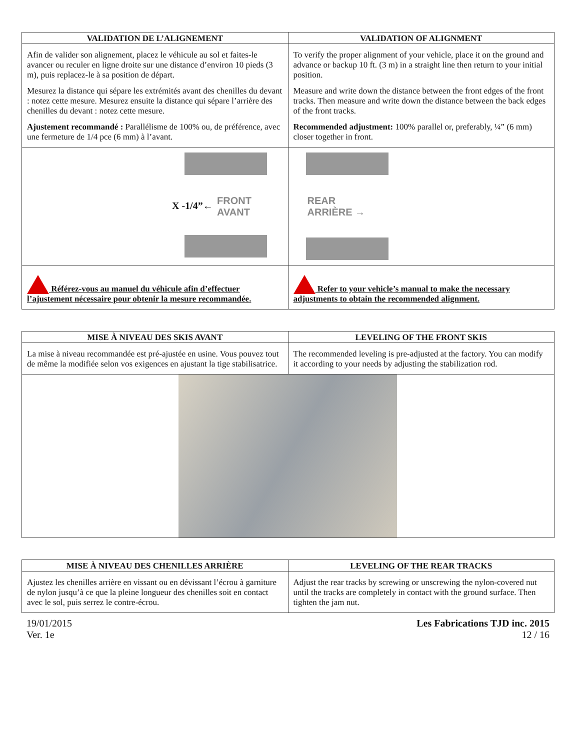| VALIDATION DE L’ALIGNEMENT | VALIDATION OF ALIGNMENT |
| --- | --- |
| Afin de valider son alignement, placez le véhicule au sol et faites-le avancer ou reculer en ligne droite sur une distance d’environ 10 pieds (3 m), puis replacez-le à sa position de départ. Mesurez la distance qui sépare les extrémités avant des chenilles du devant : notez cette mesure. Mesurez ensuite la distance qui sépare l’arrière des chenilles du devant : notez cette mesure. Ajustement recommandé : Parallélisme de 100% ou, de préférence, avec une fermeture de 1/4 pce (6 mm) à l’avant. | To verify the proper alignment of your vehicle, place it on the ground and advance or backup 10 ft. (3 m) in a straight line then return to your initial position. Measure and write down the distance between the front edges of the front tracks. Then measure and write down the distance between the back edges of the front tracks. Recommended adjustment: 100% parallel or, preferably, ¼” (6 mm) closer together in front. |
| X -1/4”← FRONT AVANT | REAR ARRIÈRE → |
| Référez-vous au manuel du véhicule afin d’effectuer l’ajustement nécessaire pour obtenir la mesure recommandée. | Refer to your vehicle’s manual to make the necessary adjustments to obtain the recommended alignment. |
| MISE À NIVEAU DES SKIS AVANT | LEVELING OF THE FRONT SKIS |
| --- | --- |
| La mise à niveau recommandée est pré-ajustée en usine. Vous pouvez tout de même la modifiée selon vos exigences en ajustant la tige stabilisatrice. | The recommended leveling is pre-adjusted at the factory. You can modify it according to your needs by adjusting the stabilization rod. |
| MISE À NIVEAU DES CHENILLES ARRIÈRE | LEVELING OF THE REAR TRACKS |
| --- | --- |
| Ajustez les chenilles arrière en vissant ou en dévissant l’écrou à garniture de nylon jusqu’à ce que la pleine longueur des chenilles soit en contact avec le sol, puis serrez le contre-écrou. | Adjust the rear tracks by screwing or unscrewing the nylon-covered nut until the tracks are completely in contact with the ground surface. Then tighten the jam nut. |
19/01/2015
Ver. 1e
Les Fabrications TJD inc. 2015
12 / 16